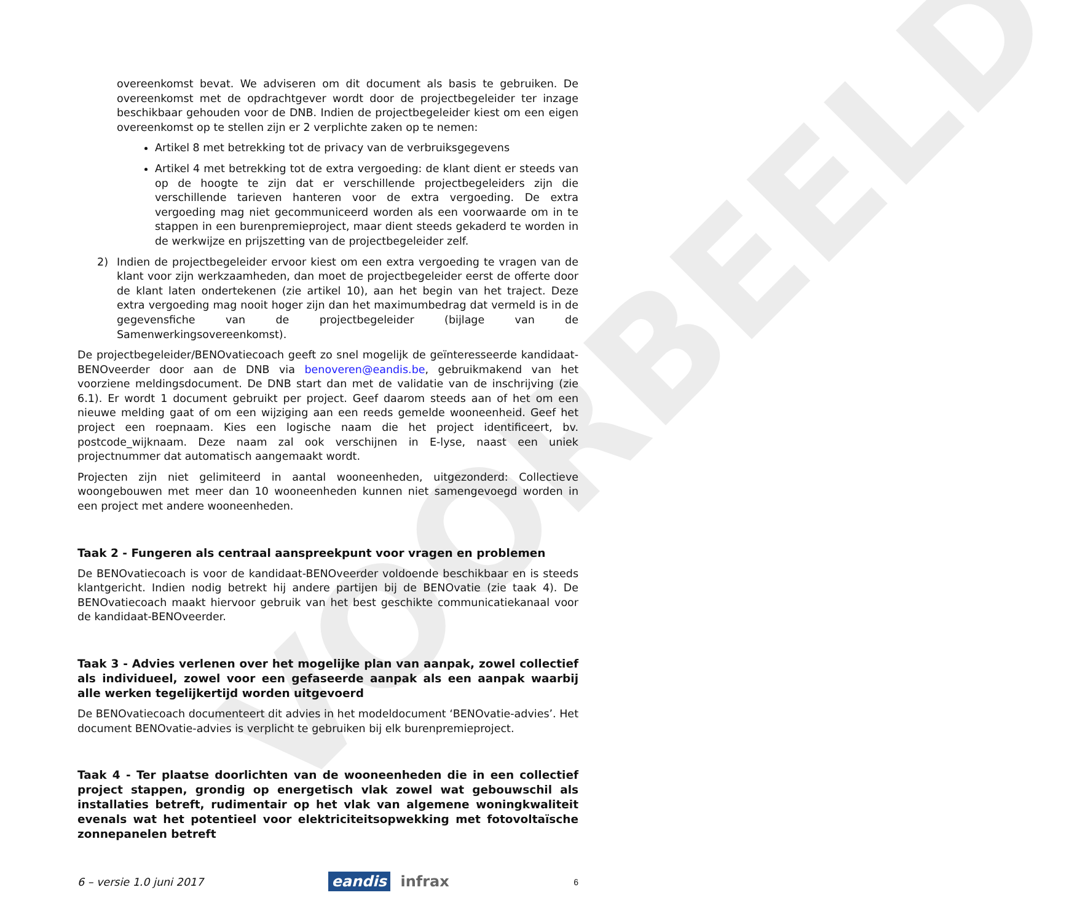VOORBEELD
overeenkomst bevat. We adviseren om dit document als basis te gebruiken. De overeenkomst met de opdrachtgever wordt door de projectbegeleider ter inzage beschikbaar gehouden voor de DNB. Indien de projectbegeleider kiest om een eigen overeenkomst op te stellen zijn er 2 verplichte zaken op te nemen:
Artikel 8 met betrekking tot de privacy van de verbruiksgegevens
Artikel 4 met betrekking tot de extra vergoeding: de klant dient er steeds van op de hoogte te zijn dat er verschillende projectbegeleiders zijn die verschillende tarieven hanteren voor de extra vergoeding. De extra vergoeding mag niet gecommuniceerd worden als een voorwaarde om in te stappen in een burenpremieproject, maar dient steeds gekaderd te worden in de werkwijze en prijszetting van de projectbegeleider zelf.
2) Indien de projectbegeleider ervoor kiest om een extra vergoeding te vragen van de klant voor zijn werkzaamheden, dan moet de projectbegeleider eerst de offerte door de klant laten ondertekenen (zie artikel 10), aan het begin van het traject. Deze extra vergoeding mag nooit hoger zijn dan het maximumbedrag dat vermeld is in de gegevensfiche van de projectbegeleider (bijlage van de Samenwerkingsovereenkomst).
De projectbegeleider/BENOvatiecoach geeft zo snel mogelijk de geïnteresseerde kandidaat-BENOveerder door aan de DNB via benoveren@eandis.be, gebruikmakend van het voorziene meldingsdocument. De DNB start dan met de validatie van de inschrijving (zie 6.1). Er wordt 1 document gebruikt per project. Geef daarom steeds aan of het om een nieuwe melding gaat of om een wijziging aan een reeds gemelde wooneenheid. Geef het project een roepnaam. Kies een logische naam die het project identificeert, bv. postcode_wijknaam. Deze naam zal ook verschijnen in E-lyse, naast een uniek projectnummer dat automatisch aangemaakt wordt.
Projecten zijn niet gelimiteerd in aantal wooneenheden, uitgezonderd: Collectieve woongebouwen met meer dan 10 wooneenheden kunnen niet samengevoegd worden in een project met andere wooneenheden.
Taak 2 - Fungeren als centraal aanspreekpunt voor vragen en problemen
De BENOvatiecoach is voor de kandidaat-BENOveerder voldoende beschikbaar en is steeds klantgericht. Indien nodig betrekt hij andere partijen bij de BENOvatie (zie taak 4). De BENOvatiecoach maakt hiervoor gebruik van het best geschikte communicatiekanaal voor de kandidaat-BENOveerder.
Taak 3 - Advies verlenen over het mogelijke plan van aanpak, zowel collectief als individueel, zowel voor een gefaseerde aanpak als een aanpak waarbij alle werken tegelijkertijd worden uitgevoerd
De BENOvatiecoach documenteert dit advies in het modeldocument ‘BENOvatie-advies’. Het document BENOvatie-advies is verplicht te gebruiken bij elk burenpremieproject.
Taak 4 - Ter plaatse doorlichten van de wooneenheden die in een collectief project stappen, grondig op energetisch vlak zowel wat gebouwschil als installaties betreft, rudimentair op het vlak van algemene woningkwaliteit evenals wat het potentieel voor elektriciteitsopwekking met fotovoltaïsche zonnepanelen betreft
6 – versie 1.0 juni 2017 eandis infrax 6